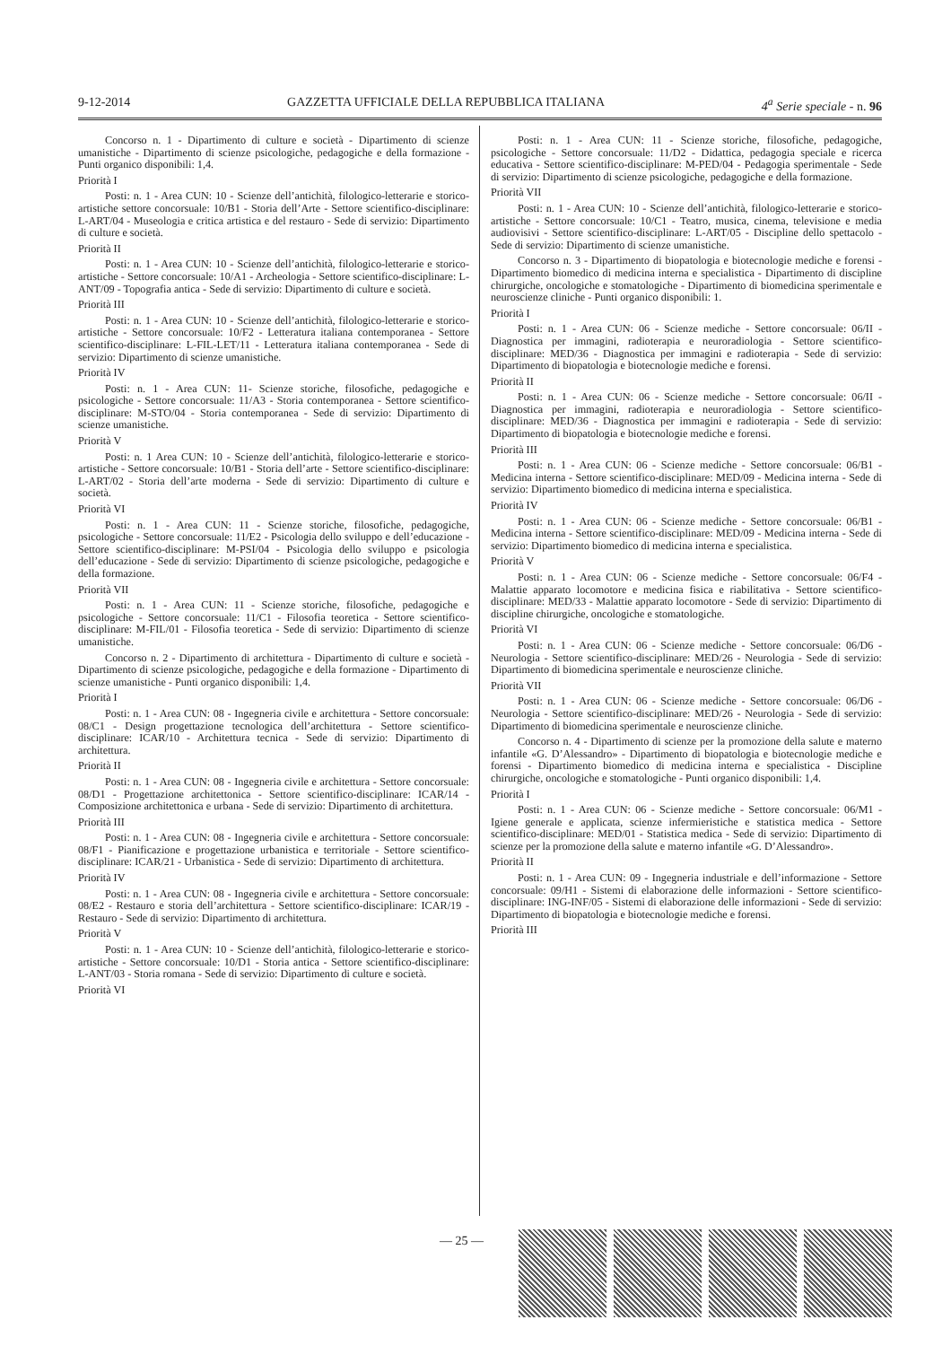9-12-2014 GAZZETTA UFFICIALE DELLA REPUBBLICA ITALIANA 4<sup>a</sup> Serie speciale - n. 96
Concorso n. 1 - Dipartimento di culture e società - Dipartimento di scienze umanistiche - Dipartimento di scienze psicologiche, pedagogiche e della formazione - Punti organico disponibili: 1,4.
Priorità I
Posti: n. 1 - Area CUN: 10 - Scienze dell’antichità, filologico-letterarie e storico-artistiche settore concorsuale: 10/B1 - Storia dell’Arte - Settore scientifico-disciplinare: L-ART/04 - Museologia e critica artistica e del restauro - Sede di servizio: Dipartimento di culture e società.
Priorità II
Posti: n. 1 - Area CUN: 10 - Scienze dell’antichità, filologico-letterarie e storico-artistiche - Settore concorsuale: 10/A1 - Archeologia - Settore scientifico-disciplinare: L-ANT/09 - Topografia antica - Sede di servizio: Dipartimento di culture e società.
Priorità III
Posti: n. 1 - Area CUN: 10 - Scienze dell’antichità, filologico-letterarie e storico-artistiche - Settore concorsuale: 10/F2 - Letteratura italiana contemporanea - Settore scientifico-disciplinare: L-FIL-LET/11 - Letteratura italiana contemporanea - Sede di servizio: Dipartimento di scienze umanistiche.
Priorità IV
Posti: n. 1 - Area CUN: 11- Scienze storiche, filosofiche, pedagogiche e psicologiche - Settore concorsuale: 11/A3 - Storia contemporanea - Settore scientifico-disciplinare: M-STO/04 - Storia contemporanea - Sede di servizio: Dipartimento di scienze umanistiche.
Priorità V
Posti: n. 1 Area CUN: 10 - Scienze dell’antichità, filologico-letterarie e storico-artistiche - Settore concorsuale: 10/B1 - Storia dell’arte - Settore scientifico-disciplinare: L-ART/02 - Storia dell’arte moderna - Sede di servizio: Dipartimento di culture e società.
Priorità VI
Posti: n. 1 - Area CUN: 11 - Scienze storiche, filosofiche, pedagogiche, psicologiche - Settore concorsuale: 11/E2 - Psicologia dello sviluppo e dell’educazione - Settore scientifico-disciplinare: M-PSI/04 - Psicologia dello sviluppo e psicologia dell’educazione - Sede di servizio: Dipartimento di scienze psicologiche, pedagogiche e della formazione.
Priorità VII
Posti: n. 1 - Area CUN: 11 - Scienze storiche, filosofiche, pedagogiche e psicologiche - Settore concorsuale: 11/C1 - Filosofia teoretica - Settore scientifico-disciplinare: M-FIL/01 - Filosofia teoretica - Sede di servizio: Dipartimento di scienze umanistiche.
Concorso n. 2 - Dipartimento di architettura - Dipartimento di culture e società - Dipartimento di scienze psicologiche, pedagogiche e della formazione - Dipartimento di scienze umanistiche - Punti organico disponibili: 1,4.
Priorità I
Posti: n. 1 - Area CUN: 08 - Ingegneria civile e architettura - Settore concorsuale: 08/C1 - Design progettazione tecnologica dell’architettura - Settore scientifico-disciplinare: ICAR/10 - Architettura tecnica - Sede di servizio: Dipartimento di architettura.
Priorità II
Posti: n. 1 - Area CUN: 08 - Ingegneria civile e architettura - Settore concorsuale: 08/D1 - Progettazione architettonica - Settore scientifico-disciplinare: ICAR/14 - Composizione architettonica e urbana - Sede di servizio: Dipartimento di architettura.
Priorità III
Posti: n. 1 - Area CUN: 08 - Ingegneria civile e architettura - Settore concorsuale: 08/F1 - Pianificazione e progettazione urbanistica e territoriale - Settore scientifico-disciplinare: ICAR/21 - Urbanistica - Sede di servizio: Dipartimento di architettura.
Priorità IV
Posti: n. 1 - Area CUN: 08 - Ingegneria civile e architettura - Settore concorsuale: 08/E2 - Restauro e storia dell’architettura - Settore scientifico-disciplinare: ICAR/19 - Restauro - Sede di servizio: Dipartimento di architettura.
Priorità V
Posti: n. 1 - Area CUN: 10 - Scienze dell’antichità, filologico-letterarie e storico-artistiche - Settore concorsuale: 10/D1 - Storia antica - Settore scientifico-disciplinare: L-ANT/03 - Storia romana - Sede di servizio: Dipartimento di culture e società.
Priorità VI
Posti: n. 1 - Area CUN: 11 - Scienze storiche, filosofiche, pedagogiche, psicologiche - Settore concorsuale: 11/D2 - Didattica, pedagogia speciale e ricerca educativa - Settore scientifico-disciplinare: M-PED/04 - Pedagogia sperimentale - Sede di servizio: Dipartimento di scienze psicologiche, pedagogiche e della formazione.
Priorità VII
Posti: n. 1 - Area CUN: 10 - Scienze dell’antichità, filologico-letterarie e storico-artistiche - Settore concorsuale: 10/C1 - Teatro, musica, cinema, televisione e media audiovisivi - Settore scientifico-disciplinare: L-ART/05 - Discipline dello spettacolo - Sede di servizio: Dipartimento di scienze umanistiche.
Concorso n. 3 - Dipartimento di biopatologia e biotecnologie mediche e forensi - Dipartimento biomedico di medicina interna e specialistica - Dipartimento di discipline chirurgiche, oncologiche e stomatologiche - Dipartimento di biomedicina sperimentale e neuroscienze cliniche - Punti organico disponibili: 1.
Priorità I
Posti: n. 1 - Area CUN: 06 - Scienze mediche - Settore concorsuale: 06/II - Diagnostica per immagini, radioterapia e neuroradiologia - Settore scientifico-disciplinare: MED/36 - Diagnostica per immagini e radioterapia - Sede di servizio: Dipartimento di biopatologia e biotecnologie mediche e forensi.
Priorità II
Posti: n. 1 - Area CUN: 06 - Scienze mediche - Settore concorsuale: 06/II - Diagnostica per immagini, radioterapia e neuroradiologia - Settore scientifico-disciplinare: MED/36 - Diagnostica per immagini e radioterapia - Sede di servizio: Dipartimento di biopatologia e biotecnologie mediche e forensi.
Priorità III
Posti: n. 1 - Area CUN: 06 - Scienze mediche - Settore concorsuale: 06/B1 - Medicina interna - Settore scientifico-disciplinare: MED/09 - Medicina interna - Sede di servizio: Dipartimento biomedico di medicina interna e specialistica.
Priorità IV
Posti: n. 1 - Area CUN: 06 - Scienze mediche - Settore concorsuale: 06/B1 - Medicina interna - Settore scientifico-disciplinare: MED/09 - Medicina interna - Sede di servizio: Dipartimento biomedico di medicina interna e specialistica.
Priorità V
Posti: n. 1 - Area CUN: 06 - Scienze mediche - Settore concorsuale: 06/F4 - Malattie apparato locomotore e medicina fisica e riabilitativa - Settore scientifico-disciplinare: MED/33 - Malattie apparato locomotore - Sede di servizio: Dipartimento di discipline chirurgiche, oncologiche e stomatologiche.
Priorità VI
Posti: n. 1 - Area CUN: 06 - Scienze mediche - Settore concorsuale: 06/D6 - Neurologia - Settore scientifico-disciplinare: MED/26 - Neurologia - Sede di servizio: Dipartimento di biomedicina sperimentale e neuroscienze cliniche.
Priorità VII
Posti: n. 1 - Area CUN: 06 - Scienze mediche - Settore concorsuale: 06/D6 - Neurologia - Settore scientifico-disciplinare: MED/26 - Neurologia - Sede di servizio: Dipartimento di biomedicina sperimentale e neuroscienze cliniche.
Concorso n. 4 - Dipartimento di scienze per la promozione della salute e materno infantile «G. D’Alessandro» - Dipartimento di biopatologia e biotecnologie mediche e forensi - Dipartimento biomedico di medicina interna e specialistica - Discipline chirurgiche, oncologiche e stomatologiche - Punti organico disponibili: 1,4.
Priorità I
Posti: n. 1 - Area CUN: 06 - Scienze mediche - Settore concorsuale: 06/M1 - Igiene generale e applicata, scienze infermieristiche e statistica medica - Settore scientifico-disciplinare: MED/01 - Statistica medica - Sede di servizio: Dipartimento di scienze per la promozione della salute e materno infantile «G. D’Alessandro».
Priorità II
Posti: n. 1 - Area CUN: 09 - Ingegneria industriale e dell’informazione - Settore concorsuale: 09/H1 - Sistemi di elaborazione delle informazioni - Settore scientifico-disciplinare: ING-INF/05 - Sistemi di elaborazione delle informazioni - Sede di servizio: Dipartimento di biopatologia e biotecnologie mediche e forensi.
Priorità III
— 25 —